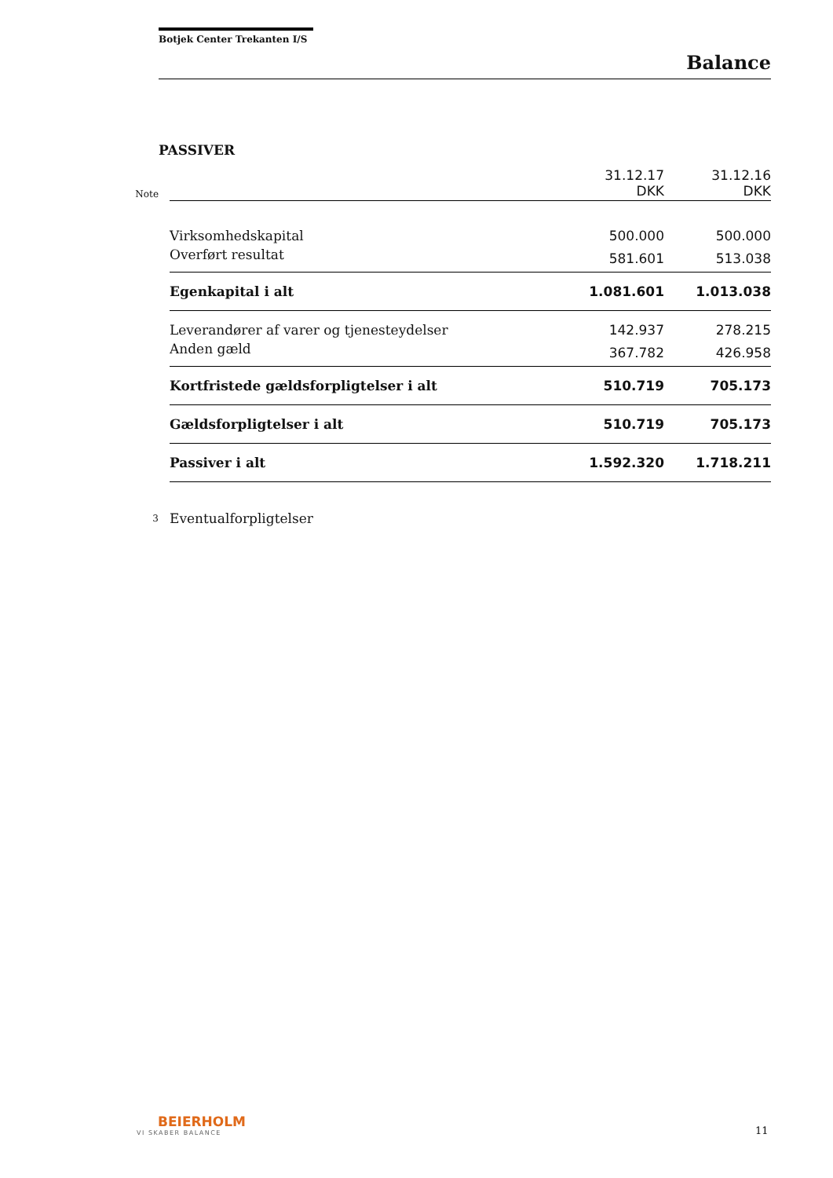Botjek Center Trekanten I/S
Balance
PASSIVER
| Note | | 31.12.17 DKK | 31.12.16 DKK |
| | Virksomhedskapital | 500.000 | 500.000 |
| | Overført resultat | 581.601 | 513.038 |
| | Egenkapital i alt | 1.081.601 | 1.013.038 |
| | Leverandører af varer og tjenesteydelser | 142.937 | 278.215 |
| | Anden gæld | 367.782 | 426.958 |
| | Kortfristede gældsforpligtelser i alt | 510.719 | 705.173 |
| | Gældsforpligtelser i alt | 510.719 | 705.173 |
| | Passiver i alt | 1.592.320 | 1.718.211 |
| 3 | Eventualforpligtelser | | |
BEIERHOLM
VI SKABER BALANCE
11